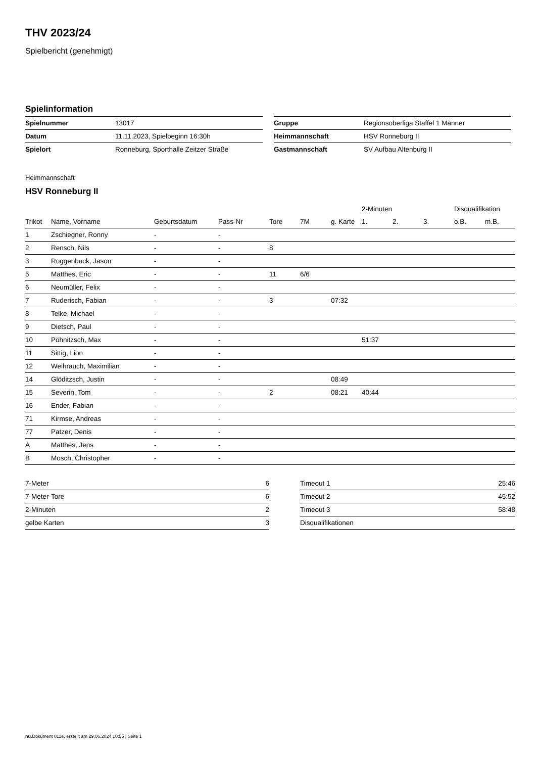THV 2023/24
Spielbericht (genehmigt)
Spielinformation
| Spielnummer | 13017 | | Gruppe | Regionsoberliga Staffel 1 Männer |
| Datum | 11.11.2023, Spielbeginn 16:30h | | Heimmannschaft | HSV Ronneburg II |
| Spielort | Ronneburg, Sporthalle Zeitzer Straße | | Gastmannschaft | SV Aufbau Altenburg II |
Heimmannschaft
HSV Ronneburg II
| | | | | | | | 2-Minuten | | | Disqualifikation | |
| --- | --- | --- | --- | --- | --- | --- | --- | --- | --- | --- | --- |
| Trikot | Name, Vorname | Geburtsdatum | Pass-Nr | Tore | 7M | g. Karte | 1. | 2. | 3. | o.B. | m.B. |
| 1 | Zschiegner, Ronny | - | - | | | | | | | | |
| 2 | Rensch, Nils | - | - | 8 | | | | | | | |
| 3 | Roggenbuck, Jason | - | - | | | | | | | | |
| 5 | Matthes, Eric | - | - | 11 | 6/6 | | | | | | |
| 6 | Neumüller, Felix | - | - | | | | | | | | |
| 7 | Ruderisch, Fabian | - | - | 3 | | 07:32 | | | | | |
| 8 | Telke, Michael | - | - | | | | | | | | |
| 9 | Dietsch, Paul | - | - | | | | | | | | |
| 10 | Pöhnitzsch, Max | - | - | | | | 51:37 | | | | |
| 11 | Sittig, Lion | - | - | | | | | | | | |
| 12 | Weihrauch, Maximilian | - | - | | | | | | | | |
| 14 | Glöditzsch, Justin | - | - | | | 08:49 | | | | | |
| 15 | Severin, Tom | - | - | 2 | | 08:21 | 40:44 | | | | |
| 16 | Ender, Fabian | - | - | | | | | | | | |
| 71 | Kirmse, Andreas | - | - | | | | | | | | |
| 77 | Patzer, Denis | - | - | | | | | | | | |
| A | Matthes, Jens | - | - | | | | | | | | |
| B | Mosch, Christopher | - | - | | | | | | | | |
| 7-Meter | 6 |
| 7-Meter-Tore | 6 |
| 2-Minuten | 2 |
| gelbe Karten | 3 |
| Timeout 1 | 25:46 |
| Timeout 2 | 45:52 |
| Timeout 3 | 58:48 |
| Disqualifikationen | |
nu.Dokument 011e, erstellt am 29.06.2024 10:55 | Seite 1